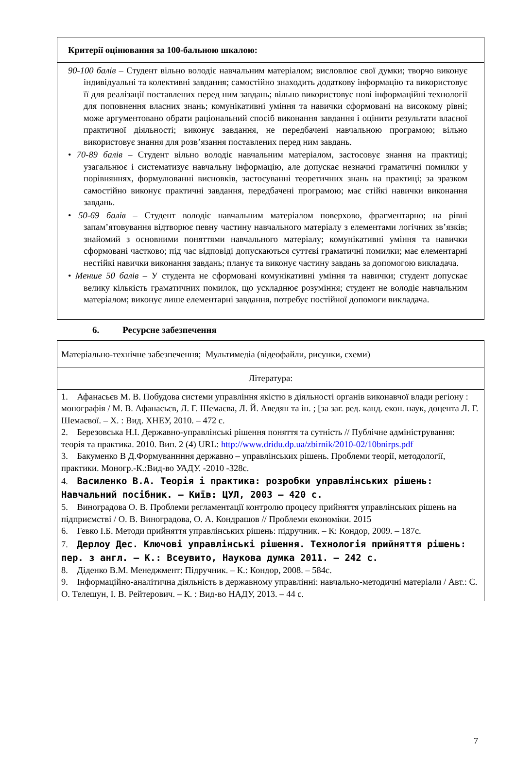| Критерії оцінювання за 100-бальною шкалою: |
| 90-100 балів – Студент вільно володіє навчальним матеріалом; висловлює свої думки; творчо виконує індивідуальні та колективні завдання; самостійно знаходить додаткову інформацію та використовує її для реалізації поставлених перед ним завдань; вільно використовує нові інформаційні технології для поповнення власних знань; комунікативні уміння та навички сформовані на високому рівні; може аргументовано обрати раціональний спосіб виконання завдання і оцінити результати власної практичної діяльності; виконує завдання, не передбачені навчальною програмою; вільно використовує знання для розв’язання поставлених перед ним завдань. • 70-89 балів – Студент вільно володіє навчальним матеріалом, застосовує знання на практиці; узагальнює і систематизує навчальну інформацію, але допускає незначні граматичні помилки у порівняннях, формулюванні висновків, застосуванні теоретичних знань на практиці; за зразком самостійно виконує практичні завдання, передбачені програмою; має стійкі навички виконання завдань. • 50-69 балів – Студент володіє навчальним матеріалом поверхово, фрагментарно; на рівні запам’ятовування відтворює певну частину навчального матеріалу з елементами логічних зв’язків; знайомий з основними поняттями навчального матеріалу; комунікативні уміння та навички сформовані частково; під час відповіді допускаються суттєві граматичні помилки; має елементарні нестійкі навички виконання завдань; планує та виконує частину завдань за допомогою викладача. • Менше 50 балів – У студента не сформовані комунікативні уміння та навички; студент допускає велику кількість граматичних помилок, що ускладнює розуміння; студент не володіє навчальним матеріалом; виконує лише елементарні завдання, потребує постійної допомоги викладача. |
6. Ресурсне забезпечення
| Матеріально-технічне забезпечення; Мультимедіа (відеофайли, рисунки, схеми) |
| Література: |
| 1. Афанасьєв М. В. Побудова системи управління якістю в діяльності органів виконавчої влади регіону : монографія / М. В. Афанасьєв, Л. Г. Шемаєва, Л. Й. Аведян та ін. ; [за заг. ред. канд. екон. наук, доцента Л. Г. Шемаєвої. – Х. : Вид. ХНЕУ, 2010. – 472 с. 2. Березовська Н.І. Державно-управлінські рішення поняття та сутність // Публічне адміністрування: теорія та практика. 2010. Вип. 2 (4) URL: http://www.dridu.dp.ua/zbirnik/2010-02/10bnirps.pdf 3. Бакуменко В Д.Формуваннння державно – управлінських рішень. Проблеми теорії, методології, практики. Моногр.-К.:Вид-во УАДУ. -2010 -328с. 4. Василенко В.А. Теорія і практика: розробки управлінських рішень: Навчальний посібник. – Київ: ЦУЛ, 2003 – 420 с. 5. Виноградова О. В. Проблеми регламентації контролю процесу прийняття управлінських рішень на підприємстві / О. В. Виноградова, О. А. Кондрашов // Проблеми економіки. 2015 6. Гевко І.Б. Методи прийняття управлінських рішень: підручник. – К: Кондор, 2009. – 187с. 7. Дерлоу Дес. Ключові управлінські рішення. Технологія прийняття рішень: пер. з англ. – К.: Всеувито, Наукова думка 2011. – 242 с. 8. Діденко В.М. Менеджмент: Підручник. – К.: Кондор, 2008. – 584с. 9. Інформаційно-аналітична діяльність в державному управлінні: навчально-методичні матеріали / Авт.: С. О. Телешун, І. В. Рейтерович. – К. : Вид-во НАДУ, 2013. – 44 с. |
7